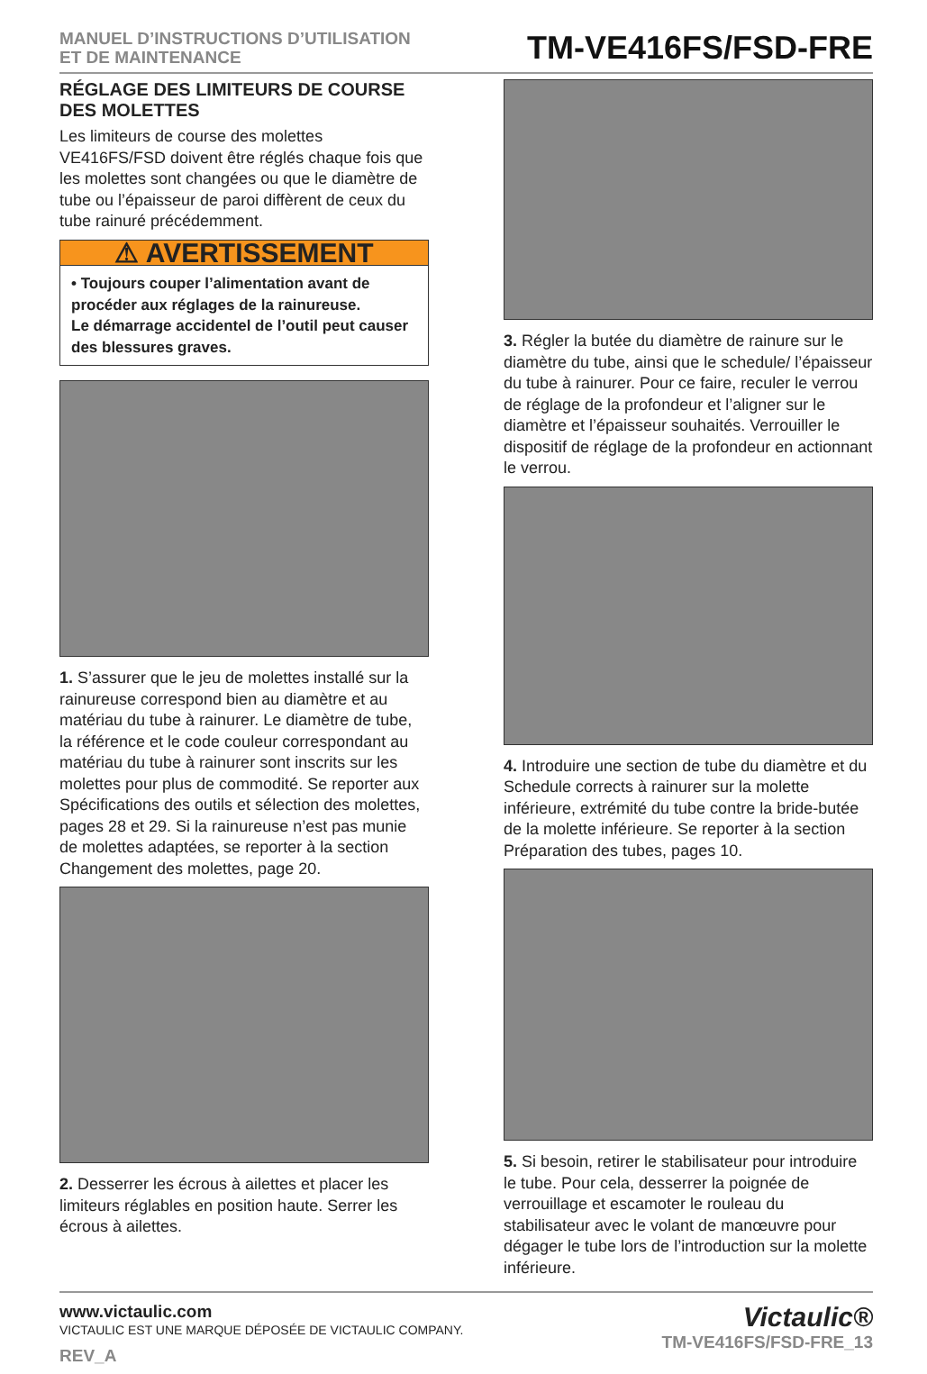MANUEL D’INSTRUCTIONS D’UTILISATION
ET DE MAINTENANCE
TM-VE416FS/FSD-FRE
RÉGLAGE DES LIMITEURS DE COURSE DES MOLETTES
Les limiteurs de course des molettes VE416FS/FSD doivent être réglés chaque fois que les molettes sont changées ou que le diamètre de tube ou l’épaisseur de paroi diffèrent de ceux du tube rainuré précédemment.
⚠ AVERTISSEMENT
• Toujours couper l’alimentation avant de procéder aux réglages de la rainureuse.
Le démarrage accidentel de l’outil peut causer des blessures graves.
1. S’assurer que le jeu de molettes installé sur la rainureuse correspond bien au diamètre et au matériau du tube à rainurer. Le diamètre de tube, la référence et le code couleur correspondant au matériau du tube à rainurer sont inscrits sur les molettes pour plus de commodité. Se reporter aux Spécifications des outils et sélection des molettes, pages 28 et 29. Si la rainureuse n’est pas munie de molettes adaptées, se reporter à la section Changement des molettes, page 20.
2. Desserrer les écrous à ailettes et placer les limiteurs réglables en position haute. Serrer les écrous à ailettes.
3. Régler la butée du diamètre de rainure sur le diamètre du tube, ainsi que le schedule/ l’épaisseur du tube à rainurer. Pour ce faire, reculer le verrou de réglage de la profondeur et l’aligner sur le diamètre et l’épaisseur souhaités. Verrouiller le dispositif de réglage de la profondeur en actionnant le verrou.
4. Introduire une section de tube du diamètre et du Schedule corrects à rainurer sur la molette inférieure, extrémité du tube contre la bride-butée de la molette inférieure. Se reporter à la section Préparation des tubes, pages 10.
5. Si besoin, retirer le stabilisateur pour introduire le tube. Pour cela, desserrer la poignée de verrouillage et escamoter le rouleau du stabilisateur avec le volant de manœuvre pour dégager le tube lors de l’introduction sur la molette inférieure.
www.victaulic.com
VICTAULIC EST UNE MARQUE DÉPOSÉE DE VICTAULIC COMPANY.
REV_A
Victaulic®
TM-VE416FS/FSD-FRE_13